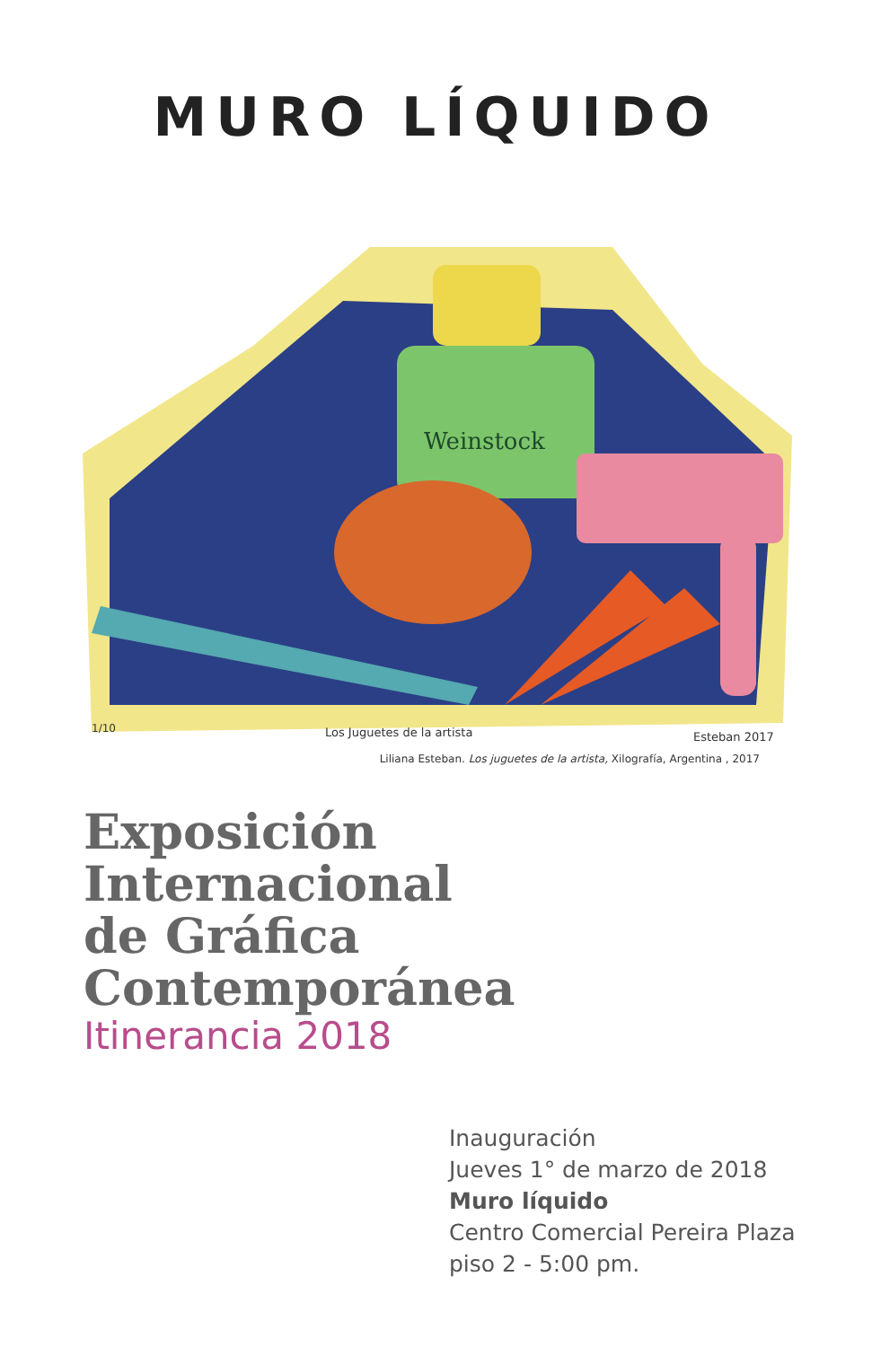MURO LÍQUIDO
Weinstock
1/10
Los Juguetes de la artista
Esteban 2017
Liliana Esteban. Los juguetes de la artista, Xilografía, Argentina , 2017
Exposición
Internacional
de Gráfica
Contemporánea
Itinerancia 2018
Inauguración
Jueves 1° de marzo de 2018
Muro líquido
Centro Comercial Pereira Plaza
piso 2 - 5:00 pm.